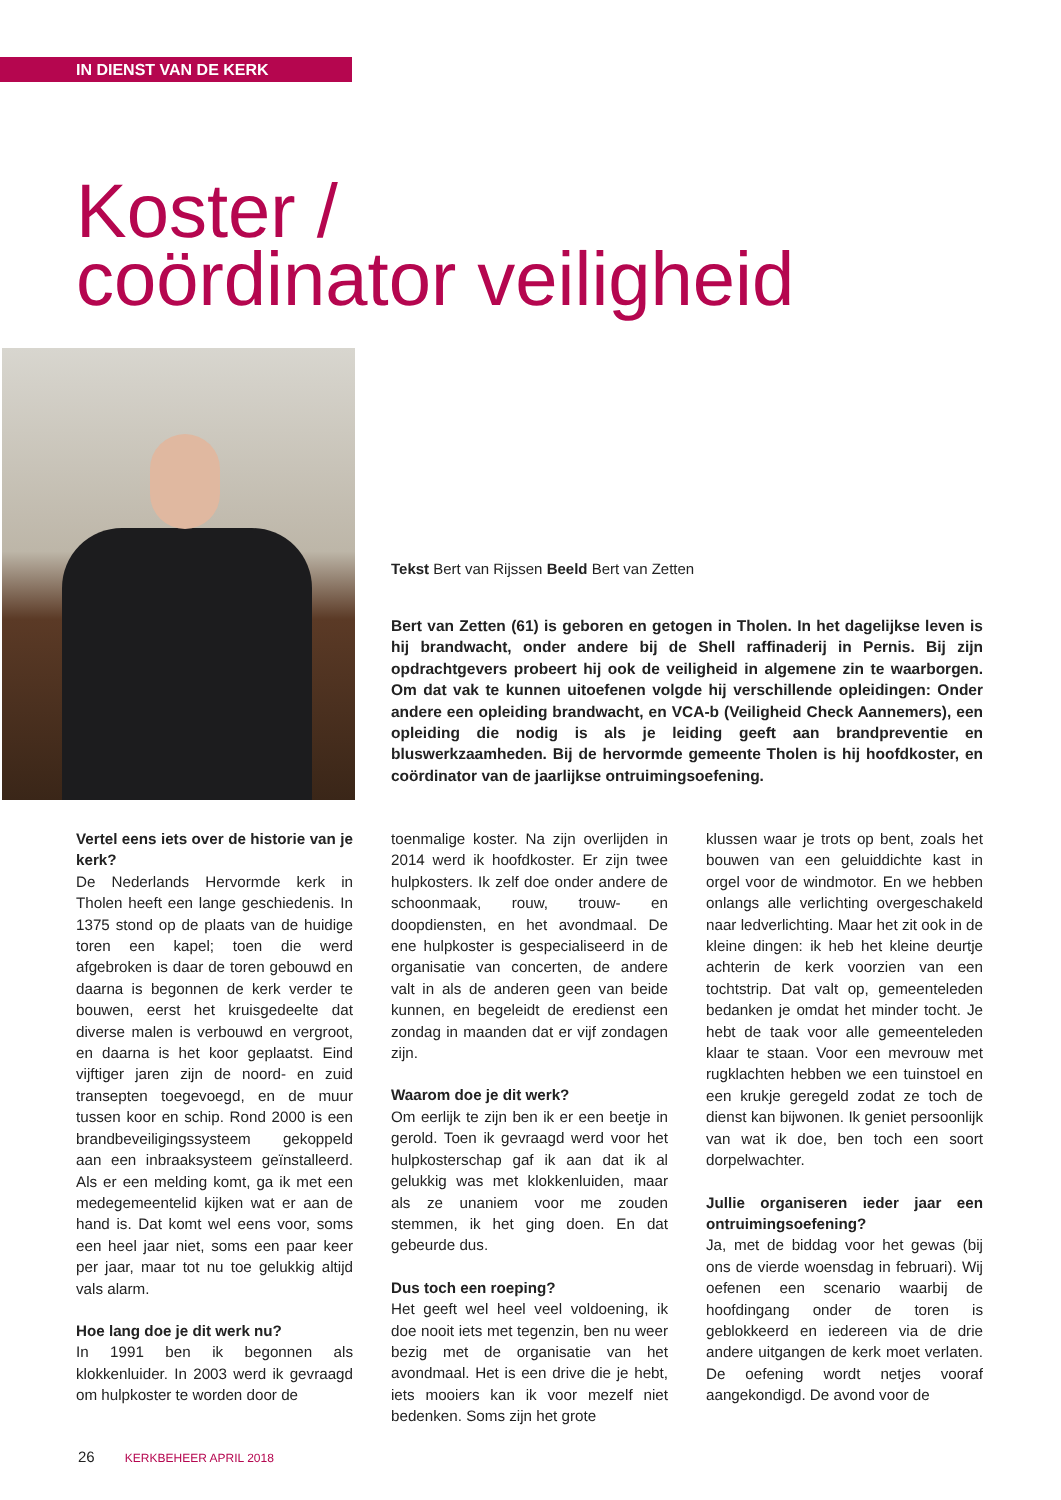IN DIENST VAN DE KERK
Koster /
coördinator veiligheid
Tekst Bert van Rijssen Beeld Bert van Zetten
Bert van Zetten (61) is geboren en getogen in Tholen. In het dagelijkse leven is hij brandwacht, onder andere bij de Shell raffinaderij in Pernis. Bij zijn opdrachtgevers probeert hij ook de veiligheid in algemene zin te waarborgen. Om dat vak te kunnen uitoefenen volgde hij verschillende opleidingen: Onder andere een opleiding brandwacht, en VCA-b (Veiligheid Check Aannemers), een opleiding die nodig is als je leiding geeft aan brandpreventie en bluswerkzaamheden. Bij de hervormde gemeente Tholen is hij hoofdkoster, en coördinator van de jaarlijkse ontruimingsoefening.
Vertel eens iets over de historie van je kerk?
De Nederlands Hervormde kerk in Tholen heeft een lange geschiedenis. In 1375 stond op de plaats van de huidige toren een kapel; toen die werd afgebroken is daar de toren gebouwd en daarna is begonnen de kerk verder te bouwen, eerst het kruisgedeelte dat diverse malen is verbouwd en vergroot, en daarna is het koor geplaatst. Eind vijftiger jaren zijn de noord- en zuid transepten toegevoegd, en de muur tussen koor en schip. Rond 2000 is een brandbeveiligingssysteem gekoppeld aan een inbraaksysteem geïnstalleerd. Als er een melding komt, ga ik met een medegemeentelid kijken wat er aan de hand is. Dat komt wel eens voor, soms een heel jaar niet, soms een paar keer per jaar, maar tot nu toe gelukkig altijd vals alarm.
Hoe lang doe je dit werk nu?
In 1991 ben ik begonnen als klokkenluider. In 2003 werd ik gevraagd om hulpkoster te worden door de
toenmalige koster. Na zijn overlijden in 2014 werd ik hoofdkoster. Er zijn twee hulpkosters. Ik zelf doe onder andere de schoonmaak, rouw, trouw- en doopdiensten, en het avondmaal. De ene hulpkoster is gespecialiseerd in de organisatie van concerten, de andere valt in als de anderen geen van beide kunnen, en begeleidt de eredienst een zondag in maanden dat er vijf zondagen zijn.
Waarom doe je dit werk?
Om eerlijk te zijn ben ik er een beetje in gerold. Toen ik gevraagd werd voor het hulpkosterschap gaf ik aan dat ik al gelukkig was met klokkenluiden, maar als ze unaniem voor me zouden stemmen, ik het ging doen. En dat gebeurde dus.
Dus toch een roeping?
Het geeft wel heel veel voldoening, ik doe nooit iets met tegenzin, ben nu weer bezig met de organisatie van het avondmaal. Het is een drive die je hebt, iets mooiers kan ik voor mezelf niet bedenken. Soms zijn het grote
klussen waar je trots op bent, zoals het bouwen van een geluiddichte kast in orgel voor de windmotor. En we hebben onlangs alle verlichting overgeschakeld naar ledverlichting. Maar het zit ook in de kleine dingen: ik heb het kleine deurtje achterin de kerk voorzien van een tochtstrip. Dat valt op, gemeenteleden bedanken je omdat het minder tocht. Je hebt de taak voor alle gemeenteleden klaar te staan. Voor een mevrouw met rugklachten hebben we een tuinstoel en een krukje geregeld zodat ze toch de dienst kan bijwonen. Ik geniet persoonlijk van wat ik doe, ben toch een soort dorpelwachter.
Jullie organiseren ieder jaar een ontruimingsoefening?
Ja, met de biddag voor het gewas (bij ons de vierde woensdag in februari). Wij oefenen een scenario waarbij de hoofdingang onder de toren is geblokkeerd en iedereen via de drie andere uitgangen de kerk moet verlaten. De oefening wordt netjes vooraf aangekondigd. De avond voor de
26 KERKBEHEER APRIL 2018